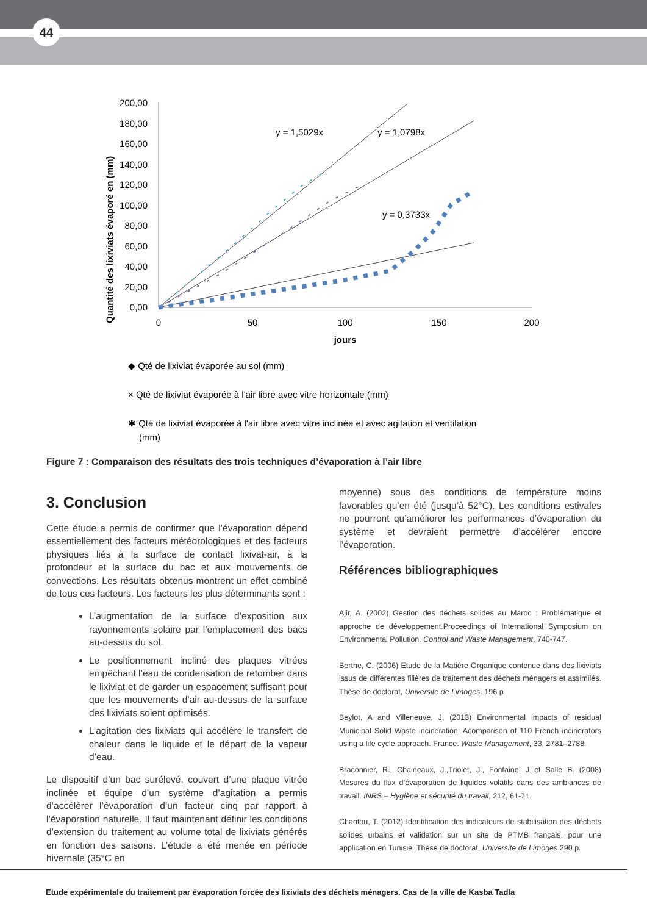44
Quantité des lixiviats évaporé en (mm)
200,00
180,00
160,00
140,00
120,00
100,00
80,00
60,00
40,00
20,00
0,00
0
50
100
150
200
jours
y = 1,5029x
y = 1,0798x
y = 0,3733x
◆ Qté de lixiviat évaporée au sol (mm)
× Qté de lixiviat évaporée à l'air libre avec vitre horizontale (mm)
✱ Qté de lixiviat évaporée à l'air libre avec vitre inclinée et avec agitation et ventilation
(mm)
Figure 7 : Comparaison des résultats des trois techniques d’évaporation à l’air libre
3. Conclusion
Cette étude a permis de confirmer que l’évaporation dépend essentiellement des facteurs météorologiques et des facteurs physiques liés à la surface de contact lixivat-air, à la profondeur et la surface du bac et aux mouvements de convections. Les résultats obtenus montrent un effet combiné de tous ces facteurs. Les facteurs les plus déterminants sont :
L’augmentation de la surface d’exposition aux rayonnements solaire par l’emplacement des bacs au-dessus du sol.
Le positionnement incliné des plaques vitrées empêchant l’eau de condensation de retomber dans le lixiviat et de garder un espacement suffisant pour que les mouvements d’air au-dessus de la surface des lixiviats soient optimisés.
L’agitation des lixiviats qui accélère le transfert de chaleur dans le liquide et le départ de la vapeur d’eau.
Le dispositif d’un bac surélevé, couvert d’une plaque vitrée inclinée et équipe d’un système d’agitation a permis d’accélérer l’évaporation d’un facteur cinq par rapport à l’évaporation naturelle. Il faut maintenant définir les conditions d’extension du traitement au volume total de lixiviats générés en fonction des saisons. L’étude a été menée en période hivernale (35°C en
moyenne) sous des conditions de température moins favorables qu’en été (jusqu’à 52°C). Les conditions estivales ne pourront qu’améliorer les performances d’évaporation du système et devraient permettre d’accélérer encore l’évaporation.
Références bibliographiques
Ajir, A. (2002) Gestion des déchets solides au Maroc : Problématique et approche de développement.Proceedings of International Symposium on Environmental Pollution. Control and Waste Management, 740-747.
Berthe, C. (2006) Etude de la Matière Organique contenue dans des lixiviats issus de différentes filières de traitement des déchets ménagers et assimilés. Thèse de doctorat, Universite de Limoges. 196 p
Beylot, A and Villeneuve, J. (2013) Environmental impacts of residual Municipal Solid Waste incineration: Acomparison of 110 French incinerators using a life cycle approach. France. Waste Management, 33, 2781–2788.
Braconnier, R., Chaineaux, J.,Triolet, J., Fontaine, J et Salle B. (2008) Mesures du flux d’évaporation de liquides volatils dans des ambiances de travail. INRS – Hygiène et sécurité du travail, 212, 61-71.
Chantou, T. (2012) Identification des indicateurs de stabilisation des déchets solides urbains et validation sur un site de PTMB français, pour une application en Tunisie. Thèse de doctorat, Universite de Limoges.290 p.
Etude expérimentale du traitement par évaporation forcée des lixiviats des déchets ménagers. Cas de la ville de Kasba Tadla